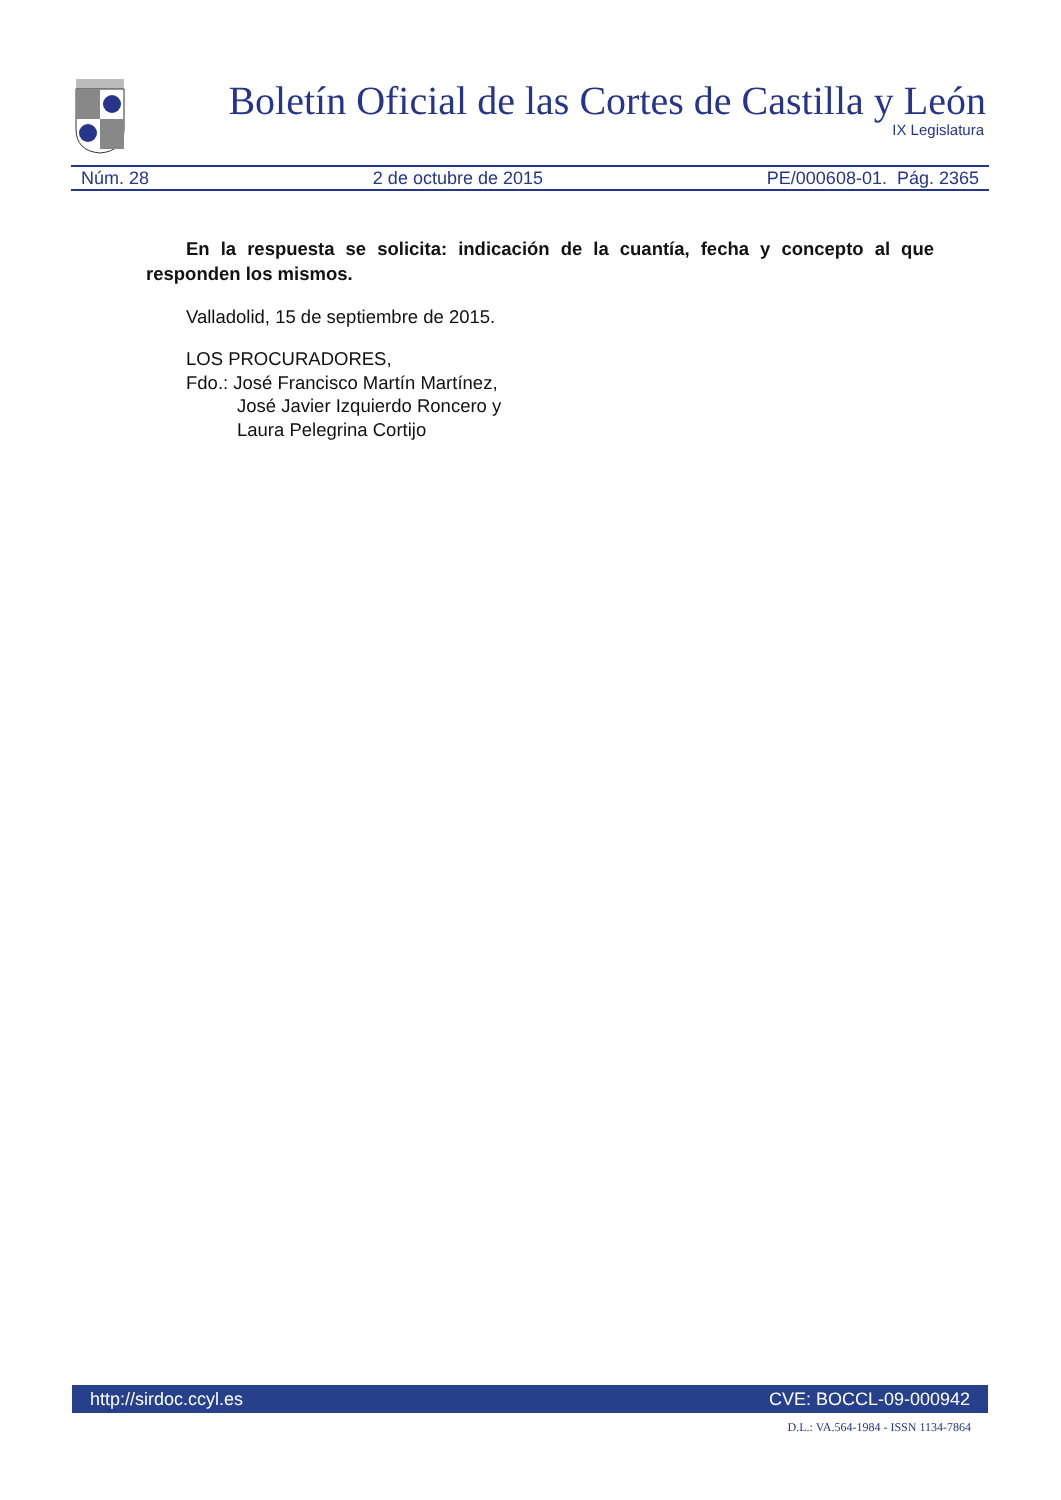Boletín Oficial de las Cortes de Castilla y León
IX Legislatura
Núm. 28 2 de octubre de 2015 PE/000608-01. Pág. 2365
En la respuesta se solicita: indicación de la cuantía, fecha y concepto al que responden los mismos.
Valladolid, 15 de septiembre de 2015.
LOS PROCURADORES,
Fdo.: José Francisco Martín Martínez,
José Javier Izquierdo Roncero y
Laura Pelegrina Cortijo
http://sirdoc.ccyl.es CVE: BOCCL-09-000942
D.L.: VA.564-1984 - ISSN 1134-7864